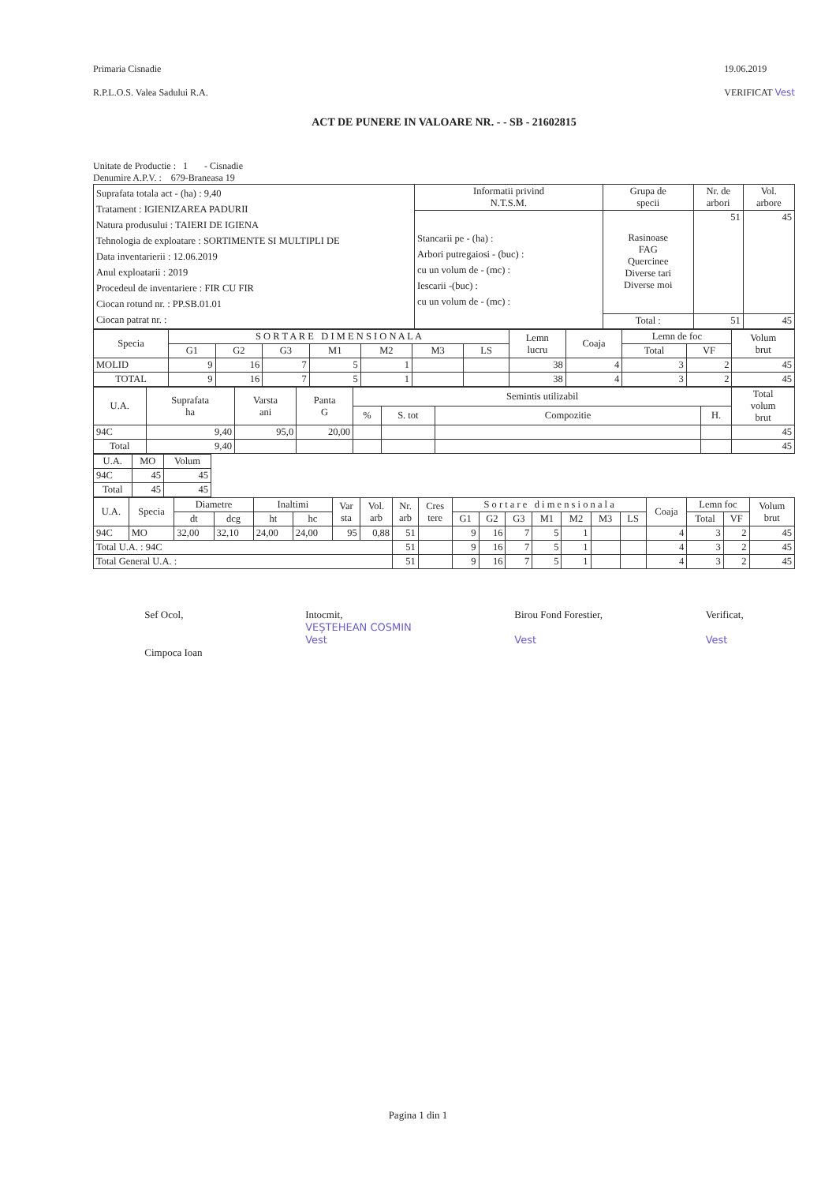Primaria Cisnadie
R.P.L.O.S. Valea Sadului R.A.
19.06.2019
VERIFICAT Vest
ACT DE PUNERE IN VALOARE NR. - - SB - 21602815
Unitate de Productie : 1 - Cisnadie
Denumire A.P.V. : 679-Braneasa 19
| Suprafata totala act - (ha) : 9,40 Tratament : IGIENIZAREA PADURII Natura produsului : TAIERI DE IGIENA Tehnologia de exploatare : SORTIMENTE SI MULTIPLI DE Data inventarierii : 12.06.2019 Anul exploatarii : 2019 Procedeul de inventariere : FIR CU FIR Ciocan rotund nr. : PP.SB.01.01 Ciocan patrat nr. : | Informatii privind N.T.S.M. | Grupa de specii | Nr. de arbori | Vol. arbore |
| | Stancarii pe - (ha) : Arbori putregaiosi - (buc) : cu un volum de - (mc) : Iescarii -(buc) : cu un volum de - (mc) : | Rasinoase FAG Quercinee Diverse tari Diverse moi | 51 | 45 |
| | | Total : | 51 | 45 |
| Specia | S O R T A R E D I M E N S I O N A L A | | | | | | | Lemn lucru | Coaja | Lemn de foc | | Volum brut |
| --- | --- | --- | --- | --- | --- | --- | --- | --- | --- | --- | --- | --- |
| | G1 | G2 | G3 | M1 | M2 | M3 | LS | | | Total | VF | |
| MOLID | 9 | 16 | 7 | 5 | 1 | | | 38 | 4 | 3 | 2 | 45 |
| TOTAL | 9 | 16 | 7 | 5 | 1 | | | 38 | 4 | 3 | 2 | 45 |
| U.A. | Suprafata ha | Varsta ani | Panta G | Semintis utilizabil | | | | Total volum brut |
| --- | --- | --- | --- | --- | --- | --- | --- | --- |
| | | | | % | S. tot | Compozitie | H. | |
| 94C | 9,40 | 95,0 | 20,00 | | | | | 45 |
| Total | 9,40 | | | | | | | 45 |
| U.A. | MO | Volum |
| --- | --- | --- |
| 94C | 45 | 45 |
| Total | 45 | 45 |
| U.A. | Specia | Diametre | | Inaltimi | | Var sta | Vol. arb | Nr. arb | Cres tere | S o r t a r e d i m e n s i o n a l a | | | | | | | Coaja | Lemn foc | | Volum brut |
| --- | --- | --- | --- | --- | --- | --- | --- | --- | --- | --- | --- | --- | --- | --- | --- | --- | --- | --- | --- | --- |
| | | dt | dcg | ht | hc | | | | | G1 | G2 | G3 | M1 | M2 | M3 | LS | | Total | VF | |
| 94C | MO | 32,00 | 32,10 | 24,00 | 24,00 | 95 | 0,88 | 51 | | 9 | 16 | 7 | 5 | 1 | | | 4 | 3 | 2 | 45 |
| Total U.A. : 94C | | | | | | | | 51 | | 9 | 16 | 7 | 5 | 1 | | | 4 | 3 | 2 | 45 |
| Total General U.A. : | | | | | | | | 51 | | 9 | 16 | 7 | 5 | 1 | | | 4 | 3 | 2 | 45 |
Sef Ocol,
Cimpoca Ioan
Intocmit,
VEȘTEHEAN COSMIN
Vest
Birou Fond Forestier,
Vest
Verificat,
Vest
Pagina 1 din 1